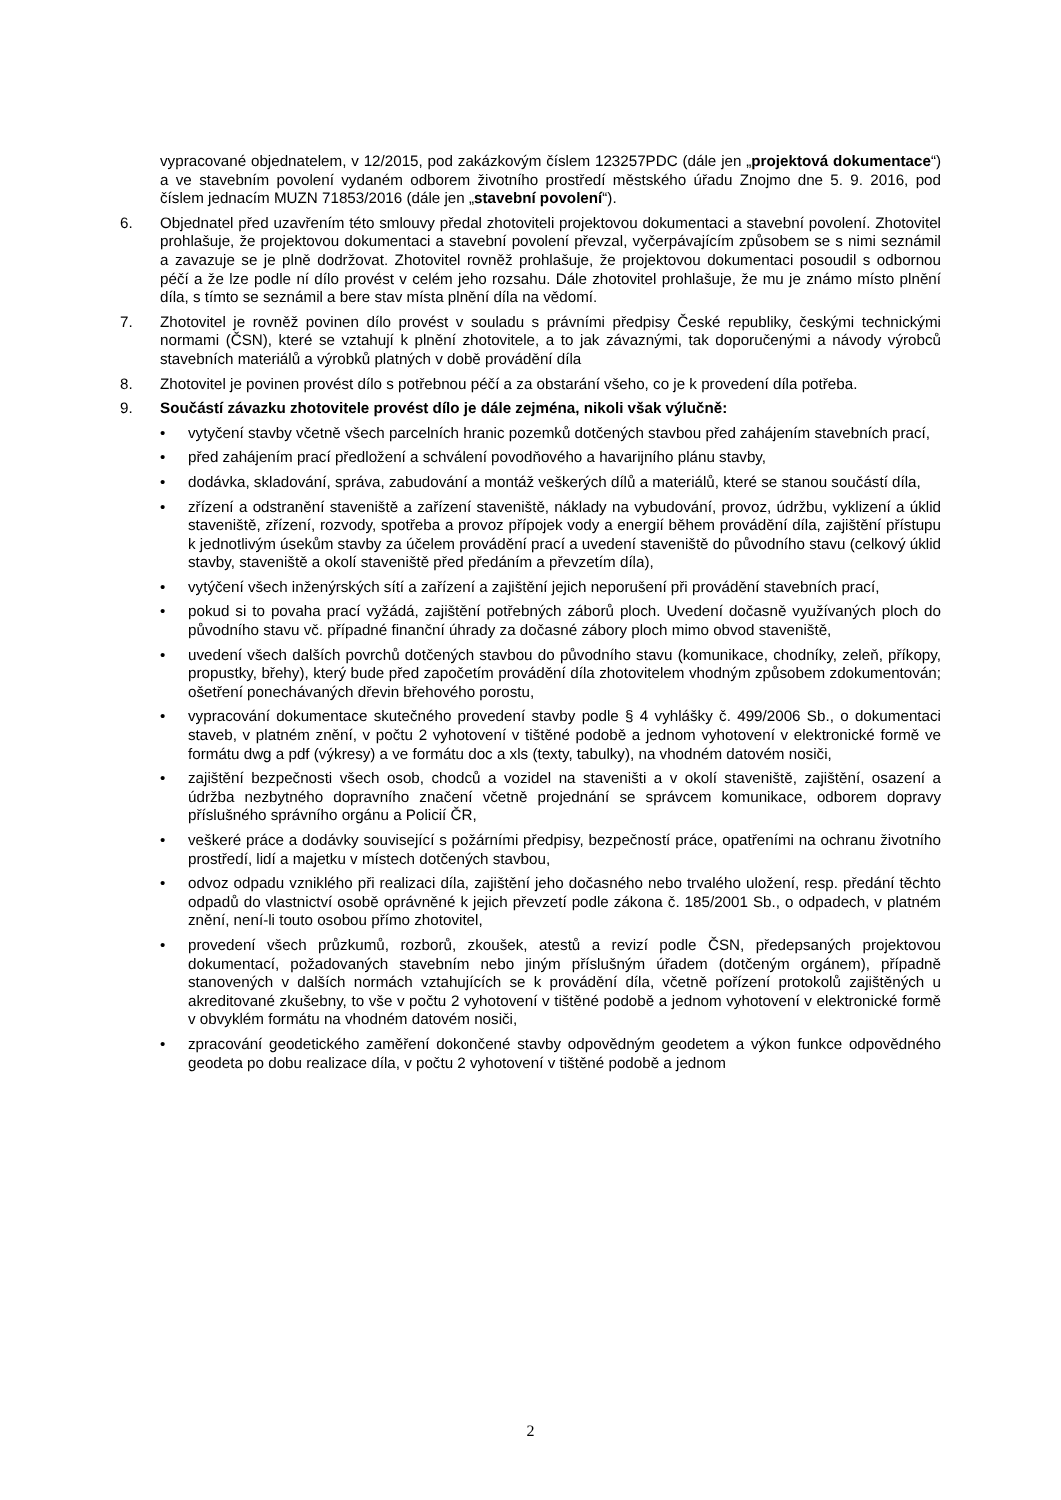vypracované objednatelem, v 12/2015, pod zakázkovým číslem 123257PDC (dále jen „projektová dokumentace“) a ve stavebním povolení vydaném odborem životního prostředí městského úřadu Znojmo dne 5. 9. 2016, pod číslem jednacím MUZN 71853/2016 (dále jen „stavební povolení“).
6. Objednatel před uzavřením této smlouvy předal zhotoviteli projektovou dokumentaci a stavební povolení. Zhotovitel prohlašuje, že projektovou dokumentaci a stavební povolení převzal, vyčerpávajícím způsobem se s nimi seznámil a zavazuje se je plně dodržovat. Zhotovitel rovněž prohlašuje, že projektovou dokumentaci posoudil s odbornou péčí a že lze podle ní dílo provést v celém jeho rozsahu. Dále zhotovitel prohlašuje, že mu je známo místo plnění díla, s tímto se seznámil a bere stav místa plnění díla na vědomí.
7. Zhotovitel je rovněž povinen dílo provést v souladu s právními předpisy České republiky, českými technickými normami (ČSN), které se vztahují k plnění zhotovitele, a to jak závaznými, tak doporučenými a návody výrobců stavebních materiálů a výrobků platných v době provádění díla
8. Zhotovitel je povinen provést dílo s potřebnou péčí a za obstarání všeho, co je k provedení díla potřeba.
9. Součástí závazku zhotovitele provést dílo je dále zejména, nikoli však výlučně:
• vytyčení stavby včetně všech parcelních hranic pozemků dotčených stavbou před zahájením stavebních prací,
• před zahájením prací předložení a schválení povodňového a havarijního plánu stavby,
• dodávka, skladování, správa, zabudování a montáž veškerých dílů a materiálů, které se stanou součástí díla,
• zřízení a odstranění staveniště a zařízení staveniště, náklady na vybudování, provoz, údržbu, vyklizení a úklid staveniště, zřízení, rozvody, spotřeba a provoz přípojek vody a energií během provádění díla, zajištění přístupu k jednotlivým úsekům stavby za účelem provádění prací a uvedení staveniště do původního stavu (celkový úklid stavby, staveniště a okolí staveniště před předáním a převzetím díla),
• vytýčení všech inženýrských sítí a zařízení a zajištění jejich neporušení při provádění stavebních prací,
• pokud si to povaha prací vyžádá, zajištění potřebných záborů ploch. Uvedení dočasně využívaných ploch do původního stavu vč. případné finanční úhrady za dočasné zábory ploch mimo obvod staveniště,
• uvedení všech dalších povrchů dotčených stavbou do původního stavu (komunikace, chodníky, zeleň, příkopy, propustky, břehy), který bude před započetím provádění díla zhotovitelem vhodným způsobem zdokumentován; ošetření ponechávaných dřevin břehového porostu,
• vypracování dokumentace skutečného provedení stavby podle § 4 vyhlášky č. 499/2006 Sb., o dokumentaci staveb, v platném znění, v počtu 2 vyhotovení v tištěné podobě a jednom vyhotovení v elektronické formě ve formátu dwg a pdf (výkresy) a ve formátu doc a xls (texty, tabulky), na vhodném datovém nosiči,
• zajištění bezpečnosti všech osob, chodců a vozidel na staveništi a v okolí staveniště, zajištění, osazení a údržba nezbytného dopravního značení včetně projednání se správcem komunikace, odborem dopravy příslušného správního orgánu a Policií ČR,
• veškeré práce a dodávky související s požárními předpisy, bezpečností práce, opatřeními na ochranu životního prostředí, lidí a majetku v místech dotčených stavbou,
• odvoz odpadu vzniklého při realizaci díla, zajištění jeho dočasného nebo trvalého uložení, resp. předání těchto odpadů do vlastnictví osobě oprávněné k jejich převzetí podle zákona č. 185/2001 Sb., o odpadech, v platném znění, není-li touto osobou přímo zhotovitel,
• provedení všech průzkumů, rozborů, zkoušek, atestů a revizí podle ČSN, předepsaných projektovou dokumentací, požadovaných stavebním nebo jiným příslušným úřadem (dotčeným orgánem), případně stanovených v dalších normách vztahujících se k provádění díla, včetně pořízení protokolů zajištěných u akreditované zkušebny, to vše v počtu 2 vyhotovení v tištěné podobě a jednom vyhotovení v elektronické formě v obvyklém formátu na vhodném datovém nosiči,
• zpracování geodetického zaměření dokončené stavby odpovědným geodetem a výkon funkce odpovědného geodeta po dobu realizace díla, v počtu 2 vyhotovení v tištěné podobě a jednom
2